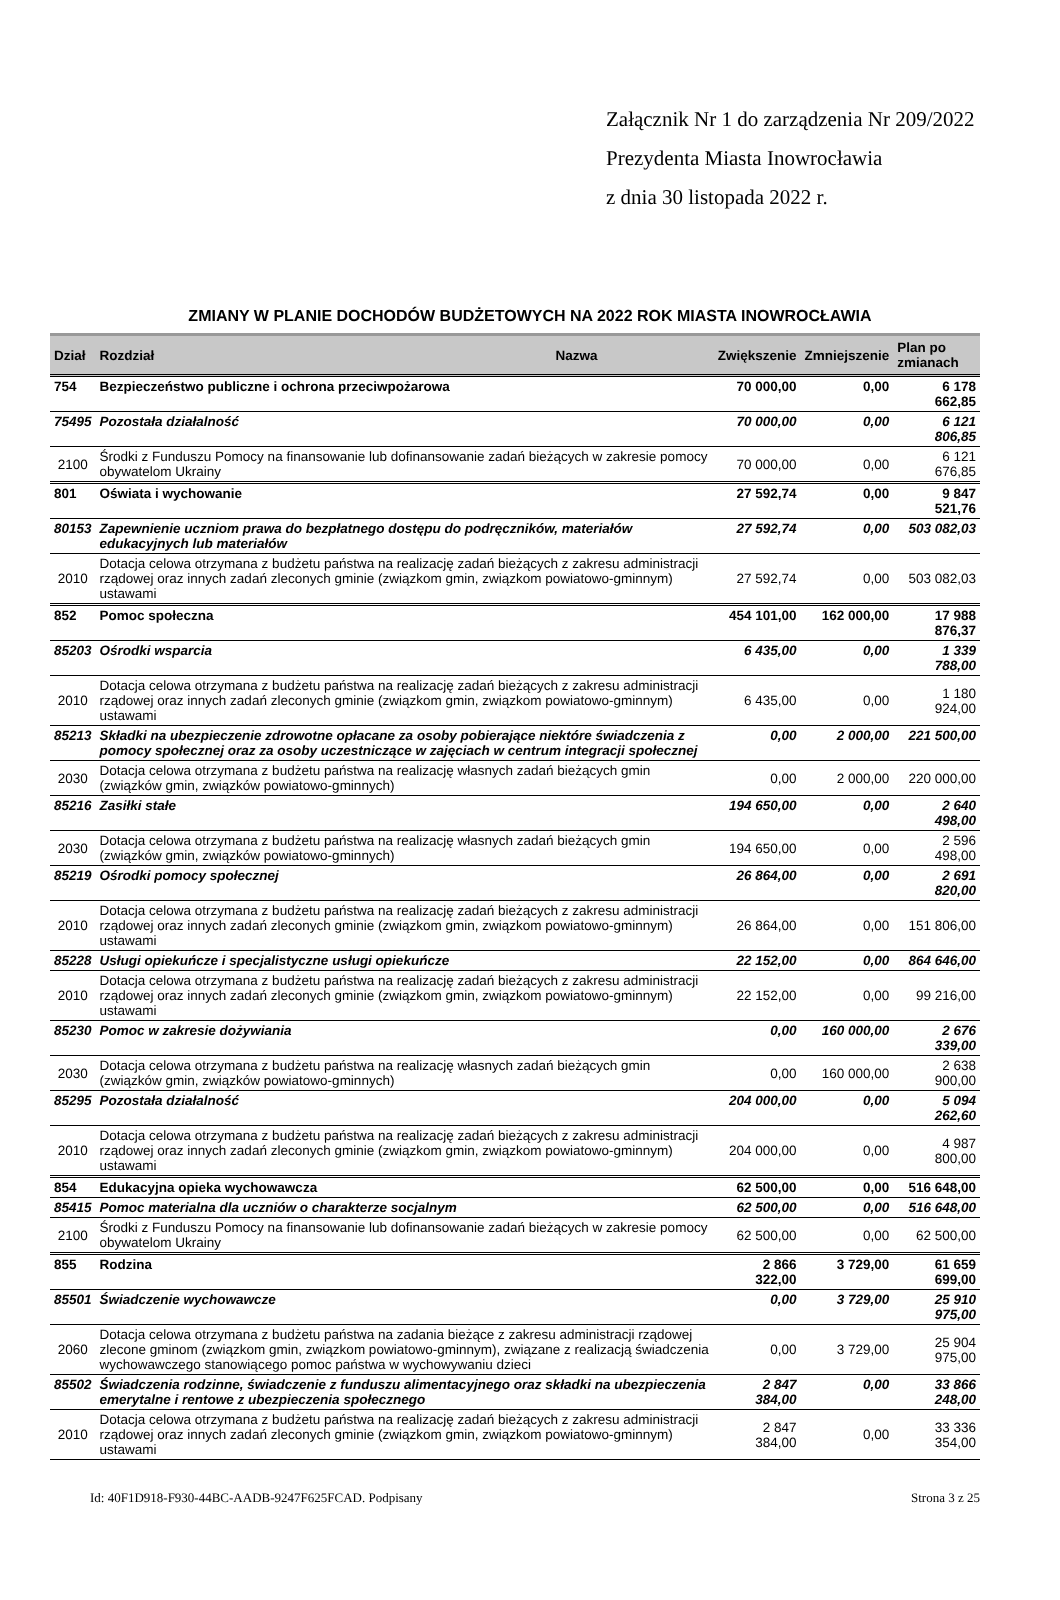Załącznik Nr 1 do zarządzenia Nr 209/2022
Prezydenta Miasta Inowrocławia
z dnia 30 listopada 2022 r.
ZMIANY W PLANIE DOCHODÓW BUDŻETOWYCH NA 2022 ROK MIASTA INOWROCŁAWIA
| Dział | Rozdział | Nazwa | Zwiększenie | Zmniejszenie | Plan po zmianach |
| --- | --- | --- | --- | --- | --- |
| 754 | Bezpieczeństwo publiczne i ochrona przeciwpożarowa | | 70 000,00 | 0,00 | 6 178 662,85 |
| 75495 | Pozostała działalność | | 70 000,00 | 0,00 | 6 121 806,85 |
| 2100 | Środki z Funduszu Pomocy na finansowanie lub dofinansowanie zadań bieżących w zakresie pomocy obywatelom Ukrainy | | 70 000,00 | 0,00 | 6 121 676,85 |
| 801 | Oświata i wychowanie | | 27 592,74 | 0,00 | 9 847 521,76 |
| 80153 | Zapewnienie uczniom prawa do bezpłatnego dostępu do podręczników, materiałów edukacyjnych lub materiałów | | 27 592,74 | 0,00 | 503 082,03 |
| 2010 | Dotacja celowa otrzymana z budżetu państwa na realizację zadań bieżących z zakresu administracji rządowej oraz innych zadań zleconych gminie (związkom gmin, związkom powiatowo-gminnym) ustawami | | 27 592,74 | 0,00 | 503 082,03 |
| 852 | Pomoc społeczna | | 454 101,00 | 162 000,00 | 17 988 876,37 |
| 85203 | Ośrodki wsparcia | | 6 435,00 | 0,00 | 1 339 788,00 |
| 2010 | Dotacja celowa otrzymana z budżetu państwa na realizację zadań bieżących z zakresu administracji rządowej oraz innych zadań zleconych gminie (związkom gmin, związkom powiatowo-gminnym) ustawami | | 6 435,00 | 0,00 | 1 180 924,00 |
| 85213 | Składki na ubezpieczenie zdrowotne opłacane za osoby pobierające niektóre świadczenia z pomocy społecznej oraz za osoby uczestniczące w zajęciach w centrum integracji społecznej | | 0,00 | 2 000,00 | 221 500,00 |
| 2030 | Dotacja celowa otrzymana z budżetu państwa na realizację własnych zadań bieżących gmin (związków gmin, związków powiatowo-gminnych) | | 0,00 | 2 000,00 | 220 000,00 |
| 85216 | Zasiłki stałe | | 194 650,00 | 0,00 | 2 640 498,00 |
| 2030 | Dotacja celowa otrzymana z budżetu państwa na realizację własnych zadań bieżących gmin (związków gmin, związków powiatowo-gminnych) | | 194 650,00 | 0,00 | 2 596 498,00 |
| 85219 | Ośrodki pomocy społecznej | | 26 864,00 | 0,00 | 2 691 820,00 |
| 2010 | Dotacja celowa otrzymana z budżetu państwa na realizację zadań bieżących z zakresu administracji rządowej oraz innych zadań zleconych gminie (związkom gmin, związkom powiatowo-gminnym) ustawami | | 26 864,00 | 0,00 | 151 806,00 |
| 85228 | Usługi opiekuńcze i specjalistyczne usługi opiekuńcze | | 22 152,00 | 0,00 | 864 646,00 |
| 2010 | Dotacja celowa otrzymana z budżetu państwa na realizację zadań bieżących z zakresu administracji rządowej oraz innych zadań zleconych gminie (związkom gmin, związkom powiatowo-gminnym) ustawami | | 22 152,00 | 0,00 | 99 216,00 |
| 85230 | Pomoc w zakresie dożywiania | | 0,00 | 160 000,00 | 2 676 339,00 |
| 2030 | Dotacja celowa otrzymana z budżetu państwa na realizację własnych zadań bieżących gmin (związków gmin, związków powiatowo-gminnych) | | 0,00 | 160 000,00 | 2 638 900,00 |
| 85295 | Pozostała działalność | | 204 000,00 | 0,00 | 5 094 262,60 |
| 2010 | Dotacja celowa otrzymana z budżetu państwa na realizację zadań bieżących z zakresu administracji rządowej oraz innych zadań zleconych gminie (związkom gmin, związkom powiatowo-gminnym) ustawami | | 204 000,00 | 0,00 | 4 987 800,00 |
| 854 | Edukacyjna opieka wychowawcza | | 62 500,00 | 0,00 | 516 648,00 |
| 85415 | Pomoc materialna dla uczniów o charakterze socjalnym | | 62 500,00 | 0,00 | 516 648,00 |
| 2100 | Środki z Funduszu Pomocy na finansowanie lub dofinansowanie zadań bieżących w zakresie pomocy obywatelom Ukrainy | | 62 500,00 | 0,00 | 62 500,00 |
| 855 | Rodzina | | 2 866 322,00 | 3 729,00 | 61 659 699,00 |
| 85501 | Świadczenie wychowawcze | | 0,00 | 3 729,00 | 25 910 975,00 |
| 2060 | Dotacja celowa otrzymana z budżetu państwa na zadania bieżące z zakresu administracji rządowej zlecone gminom (związkom gmin, związkom powiatowo-gminnym), związane z realizacją świadczenia wychowawczego stanowiącego pomoc państwa w wychowywaniu dzieci | | 0,00 | 3 729,00 | 25 904 975,00 |
| 85502 | Świadczenia rodzinne, świadczenie z funduszu alimentacyjnego oraz składki na ubezpieczenia emerytalne i rentowe z ubezpieczenia społecznego | | 2 847 384,00 | 0,00 | 33 866 248,00 |
| 2010 | Dotacja celowa otrzymana z budżetu państwa na realizację zadań bieżących z zakresu administracji rządowej oraz innych zadań zleconych gminie (związkom gmin, związkom powiatowo-gminnym) ustawami | | 2 847 384,00 | 0,00 | 33 336 354,00 |
Id: 40F1D918-F930-44BC-AADB-9247F625FCAD. Podpisany Strona 3 z 25